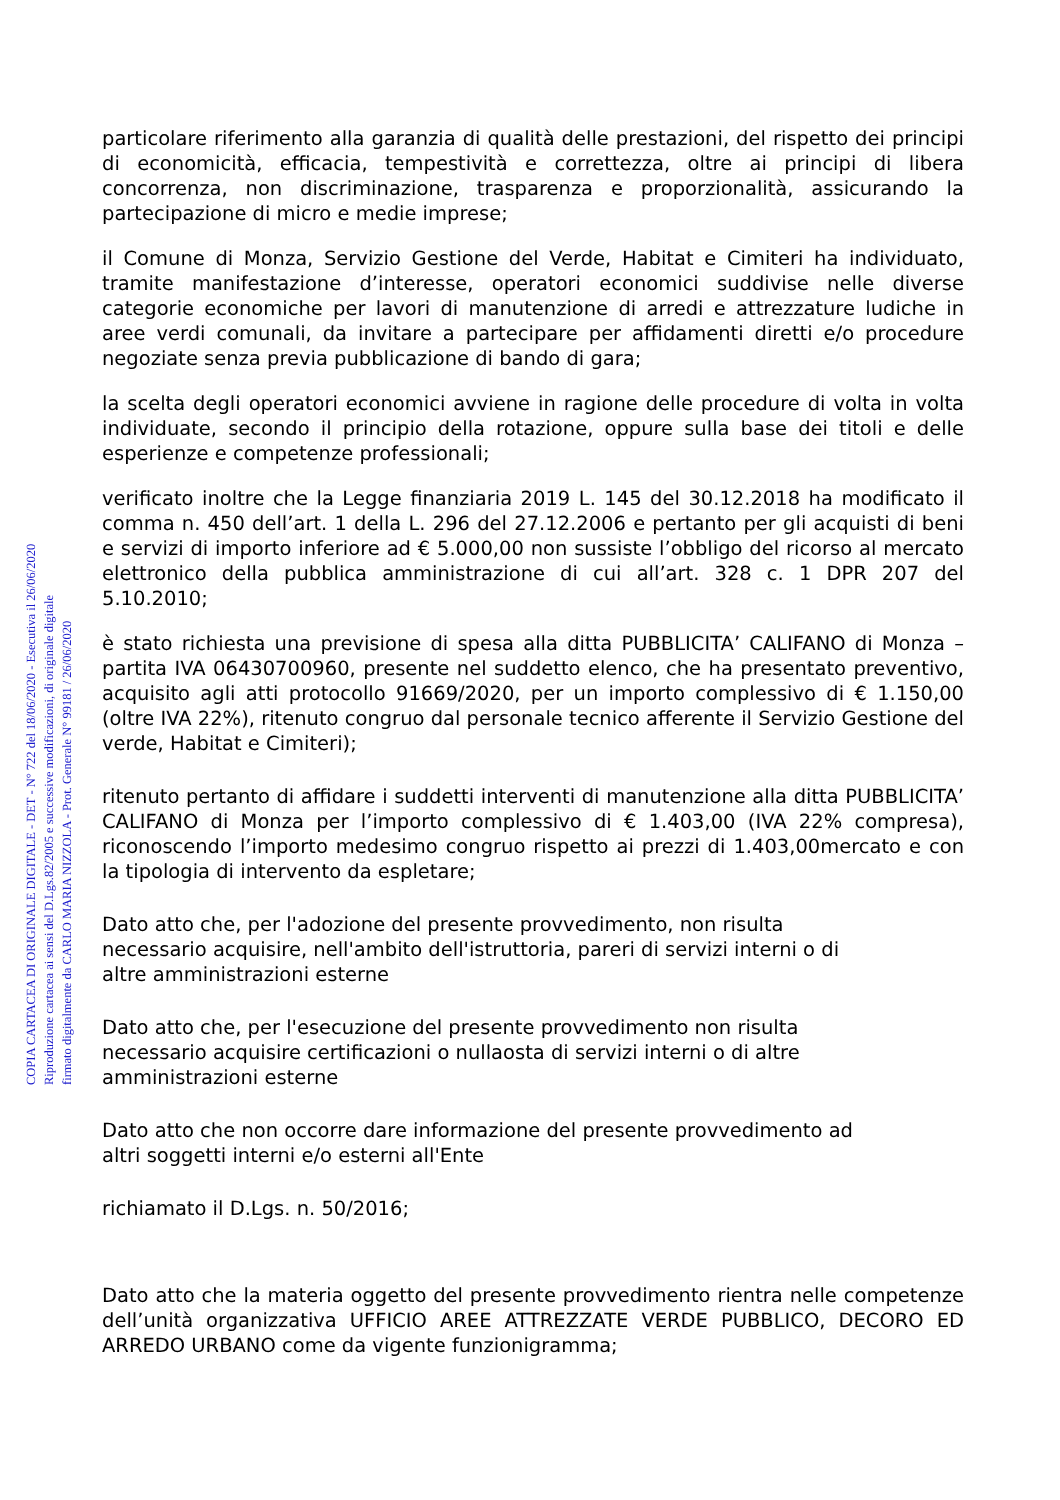COPIA CARTACEA DI ORIGINALE DIGITALE - DET - N° 722 del 18/06/2020 - Esecutiva il 26/06/2020
Riproduzione cartacea ai sensi del D.Lgs.82/2005 e successive modificazioni, di originale digitale
firmato digitalmente da CARLO MARIA NIZZOLA - Prot. Generale N° 99181 / 26/06/2020
particolare riferimento alla garanzia di qualità delle prestazioni, del rispetto dei principi di economicità, efficacia, tempestività e correttezza, oltre ai principi di libera concorrenza, non discriminazione, trasparenza e proporzionalità, assicurando la partecipazione di micro e medie imprese;
il Comune di Monza, Servizio Gestione del Verde, Habitat e Cimiteri ha individuato, tramite manifestazione d’interesse, operatori economici suddivise nelle diverse categorie economiche per lavori di manutenzione di arredi e attrezzature ludiche in aree verdi comunali, da invitare a partecipare per affidamenti diretti e/o procedure negoziate senza previa pubblicazione di bando di gara;
la scelta degli operatori economici avviene in ragione delle procedure di volta in volta individuate, secondo il principio della rotazione, oppure sulla base dei titoli e delle esperienze e competenze professionali;
verificato inoltre che la Legge finanziaria 2019 L. 145 del 30.12.2018 ha modificato il comma n. 450 dell’art. 1 della L. 296 del 27.12.2006 e pertanto per gli acquisti di beni e servizi di importo inferiore ad € 5.000,00 non sussiste l’obbligo del ricorso al mercato elettronico della pubblica amministrazione di cui all’art. 328 c. 1 DPR 207 del 5.10.2010;
è stato richiesta una previsione di spesa alla ditta PUBBLICITA’ CALIFANO di Monza – partita IVA 06430700960, presente nel suddetto elenco, che ha presentato preventivo, acquisito agli atti protocollo 91669/2020, per un importo complessivo di € 1.150,00 (oltre IVA 22%), ritenuto congruo dal personale tecnico afferente il Servizio Gestione del verde, Habitat e Cimiteri);
ritenuto pertanto di affidare i suddetti interventi di manutenzione alla ditta PUBBLICITA’ CALIFANO di Monza per l’importo complessivo di € 1.403,00 (IVA 22% compresa), riconoscendo l’importo medesimo congruo rispetto ai prezzi di 1.403,00mercato e con la tipologia di intervento da espletare;
Dato atto che, per l'adozione del presente provvedimento, non risulta
necessario acquisire, nell'ambito dell'istruttoria, pareri di servizi interni o di
altre amministrazioni esterne
Dato atto che, per l'esecuzione del presente provvedimento non risulta
necessario acquisire certificazioni o nullaosta di servizi interni o di altre
amministrazioni esterne
Dato atto che non occorre dare informazione del presente provvedimento ad
altri soggetti interni e/o esterni all'Ente
richiamato il D.Lgs. n. 50/2016;
Dato atto che la materia oggetto del presente provvedimento rientra nelle competenze dell’unità organizzativa UFFICIO AREE ATTREZZATE VERDE PUBBLICO, DECORO ED ARREDO URBANO come da vigente funzionigramma;